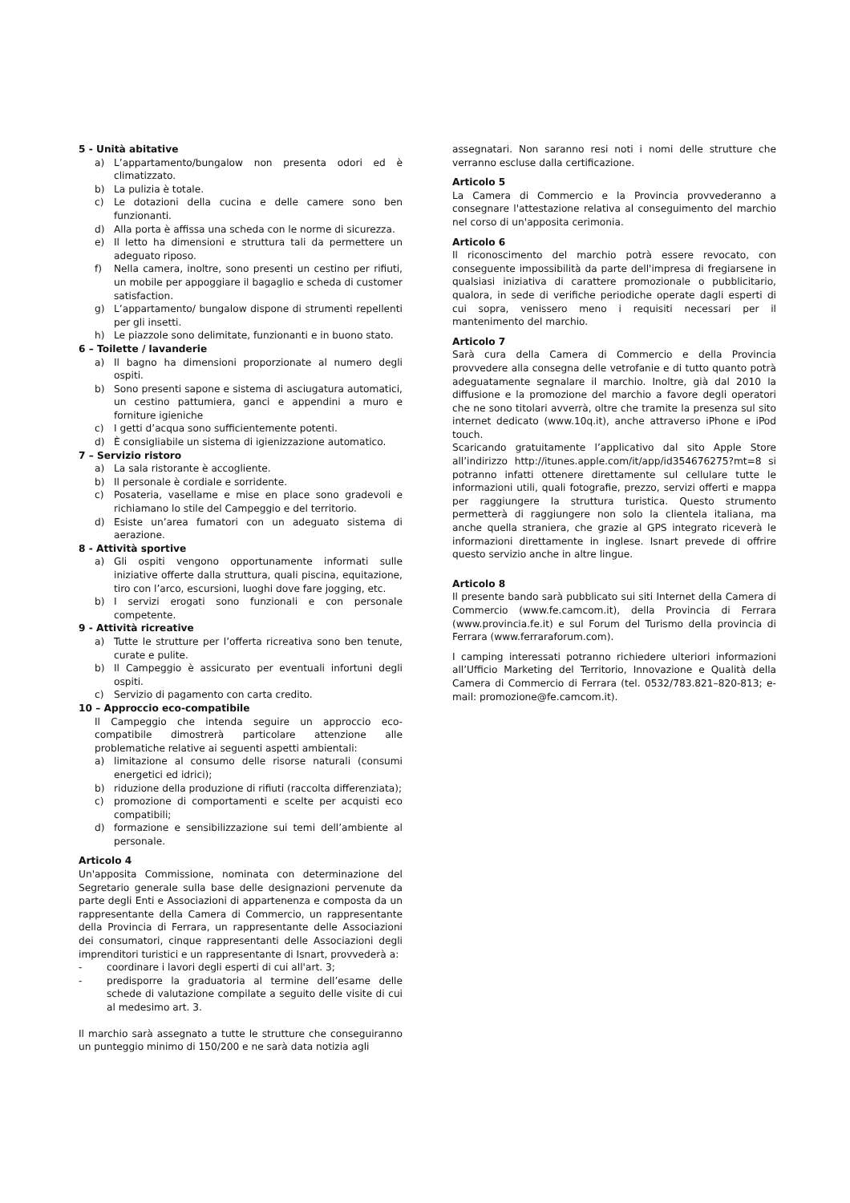5 - Unità abitative
a) L’appartamento/bungalow non presenta odori ed è climatizzato.
b) La pulizia è totale.
c) Le dotazioni della cucina e delle camere sono ben funzionanti.
d) Alla porta è affissa una scheda con le norme di sicurezza.
e) Il letto ha dimensioni e struttura tali da permettere un adeguato riposo.
f) Nella camera, inoltre, sono presenti un cestino per rifiuti, un mobile per appoggiare il bagaglio e scheda di customer satisfaction.
g) L’appartamento/ bungalow dispone di strumenti repellenti per gli insetti.
h) Le piazzole sono delimitate, funzionanti e in buono stato.
6 – Toilette / lavanderie
a) Il bagno ha dimensioni proporzionate al numero degli ospiti.
b) Sono presenti sapone e sistema di asciugatura automatici, un cestino pattumiera, ganci e appendini a muro e forniture igieniche
c) I getti d’acqua sono sufficientemente potenti.
d) È consigliabile un sistema di igienizzazione automatico.
7 – Servizio ristoro
a) La sala ristorante è accogliente.
b) Il personale è cordiale e sorridente.
c) Posateria, vasellame e mise en place sono gradevoli e richiamano lo stile del Campeggio e del territorio.
d) Esiste un’area fumatori con un adeguato sistema di aerazione.
8 - Attività sportive
a) Gli ospiti vengono opportunamente informati sulle iniziative offerte dalla struttura, quali piscina, equitazione, tiro con l’arco, escursioni, luoghi dove fare jogging, etc.
b) I servizi erogati sono funzionali e con personale competente.
9 - Attività ricreative
a) Tutte le strutture per l’offerta ricreativa sono ben tenute, curate e pulite.
b) Il Campeggio è assicurato per eventuali infortuni degli ospiti.
c) Servizio di pagamento con carta credito.
10 – Approccio eco-compatibile
Il Campeggio che intenda seguire un approccio eco-compatibile dimostrerà particolare attenzione alle problematiche relative ai seguenti aspetti ambientali:
a) limitazione al consumo delle risorse naturali (consumi energetici ed idrici);
b) riduzione della produzione di rifiuti (raccolta differenziata);
c) promozione di comportamenti e scelte per acquisti eco compatibili;
d) formazione e sensibilizzazione sui temi dell’ambiente al personale.
Articolo 4
Un'apposita Commissione, nominata con determinazione del Segretario generale sulla base delle designazioni pervenute da parte degli Enti e Associazioni di appartenenza e composta da un rappresentante della Camera di Commercio, un rappresentante della Provincia di Ferrara, un rappresentante delle Associazioni dei consumatori, cinque rappresentanti delle Associazioni degli imprenditori turistici e un rappresentante di Isnart, provvederà a:
- coordinare i lavori degli esperti di cui all'art. 3;
- predisporre la graduatoria al termine dell’esame delle schede di valutazione compilate a seguito delle visite di cui al medesimo art. 3.
Il marchio sarà assegnato a tutte le strutture che conseguiranno un punteggio minimo di 150/200 e ne sarà data notizia agli
assegnatari. Non saranno resi noti i nomi delle strutture che verranno escluse dalla certificazione.
Articolo 5
La Camera di Commercio e la Provincia provvederanno a consegnare l'attestazione relativa al conseguimento del marchio nel corso di un'apposita cerimonia.
Articolo 6
Il riconoscimento del marchio potrà essere revocato, con conseguente impossibilità da parte dell'impresa di fregiarsene in qualsiasi iniziativa di carattere promozionale o pubblicitario, qualora, in sede di verifiche periodiche operate dagli esperti di cui sopra, venissero meno i requisiti necessari per il mantenimento del marchio.
Articolo 7
Sarà cura della Camera di Commercio e della Provincia provvedere alla consegna delle vetrofanie e di tutto quanto potrà adeguatamente segnalare il marchio. Inoltre, già dal 2010 la diffusione e la promozione del marchio a favore degli operatori che ne sono titolari avverrà, oltre che tramite la presenza sul sito internet dedicato (www.10q.it), anche attraverso iPhone e iPod touch.
Scaricando gratuitamente l’applicativo dal sito Apple Store all’indirizzo http://itunes.apple.com/it/app/id354676275?mt=8 si potranno infatti ottenere direttamente sul cellulare tutte le informazioni utili, quali fotografie, prezzo, servizi offerti e mappa per raggiungere la struttura turistica. Questo strumento permetterà di raggiungere non solo la clientela italiana, ma anche quella straniera, che grazie al GPS integrato riceverà le informazioni direttamente in inglese. Isnart prevede di offrire questo servizio anche in altre lingue.
Articolo 8
Il presente bando sarà pubblicato sui siti Internet della Camera di Commercio (www.fe.camcom.it), della Provincia di Ferrara (www.provincia.fe.it) e sul Forum del Turismo della provincia di Ferrara (www.ferraraforum.com).
I camping interessati potranno richiedere ulteriori informazioni all’Ufficio Marketing del Territorio, Innovazione e Qualità della Camera di Commercio di Ferrara (tel. 0532/783.821–820-813; e-mail: promozione@fe.camcom.it).